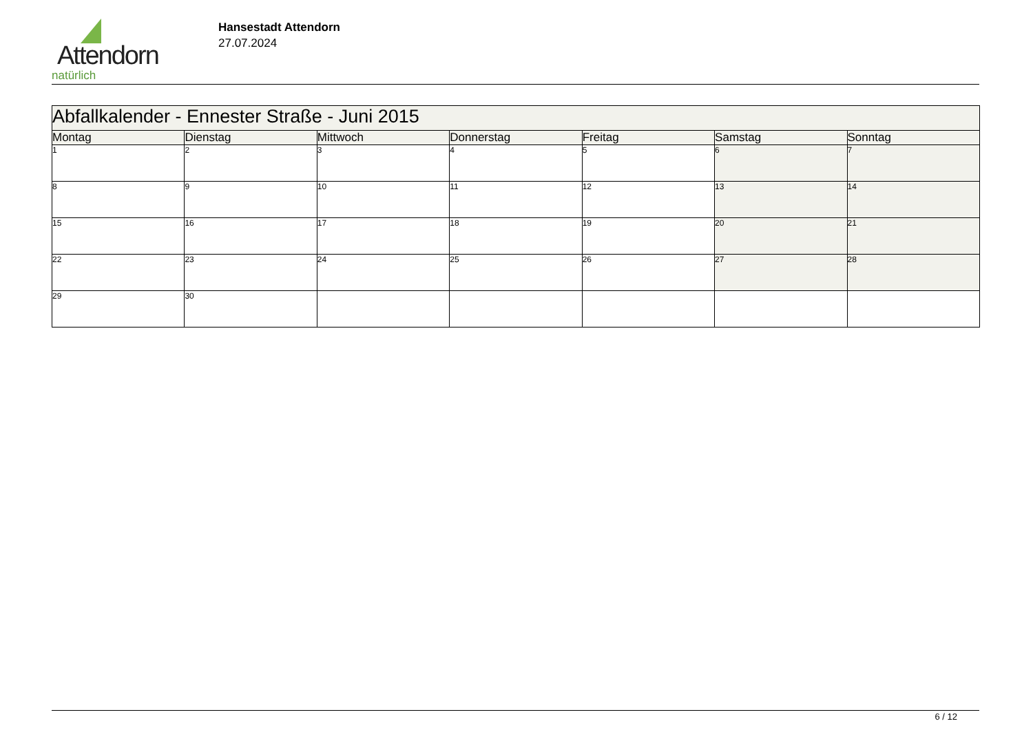Attendorn
natürlich
Hansestadt Attendorn
27.07.2024
| Abfallkalender - Ennester Straße - Juni 2015 | | | | | | |
| --- | --- | --- | --- | --- | --- | --- |
| Montag | Dienstag | Mittwoch | Donnerstag | Freitag | Samstag | Sonntag |
| 1 | 2 | 3 | 4 | 5 | 6 | 7 |
| 8 | 9 | 10 | 11 | 12 | 13 | 14 |
| 15 | 16 | 17 | 18 | 19 | 20 | 21 |
| 22 | 23 | 24 | 25 | 26 | 27 | 28 |
| 29 | 30 | | | | | |
6 / 12